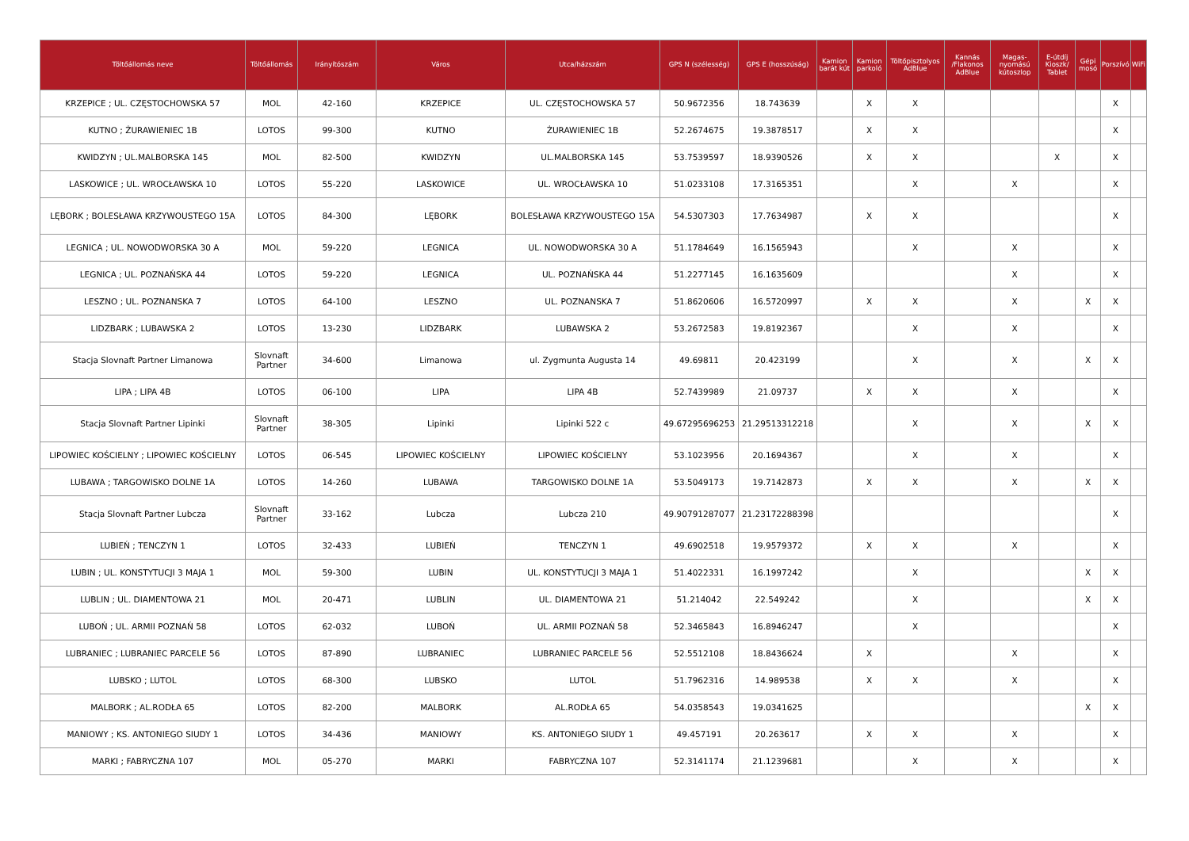| Töltőállomás neve | Töltőállomás | Irányítószám | Város | Utca/házszám | GPS N (szélesség) | GPS E (hosszúság) | Kamion barát kút | Kamion parkoló | Töltőpisztolyos AdBlue | Kannás /Flakonos AdBlue | Magas-nyomású kútoszlop | E-útdíj Kioszk/ Tablet | Gépi mosó | Porszívó | WiFi |
| --- | --- | --- | --- | --- | --- | --- | --- | --- | --- | --- | --- | --- | --- | --- | --- |
| KRZEPICE ; UL. CZĘSTOCHOWSKA 57 | MOL | 42-160 | KRZEPICE | UL. CZĘSTOCHOWSKA 57 | 50.9672356 | 18.743639 | | X | X | | | | | X | |
| KUTNO ; ŻURAWIENIEC 1B | LOTOS | 99-300 | KUTNO | ŻURAWIENIEC 1B | 52.2674675 | 19.3878517 | | X | X | | | | | X | |
| KWIDZYN ; UL.MALBORSKA 145 | MOL | 82-500 | KWIDZYN | UL.MALBORSKA 145 | 53.7539597 | 18.9390526 | | X | X | | | X | | X | |
| LASKOWICE ; UL. WROCŁAWSKA 10 | LOTOS | 55-220 | LASKOWICE | UL. WROCŁAWSKA 10 | 51.0233108 | 17.3165351 | | | X | | X | | | X | |
| LĘBORK ; BOLESŁAWA KRZYWOUSTEGO 15A | LOTOS | 84-300 | LĘBORK | BOLESŁAWA KRZYWOUSTEGO 15A | 54.5307303 | 17.7634987 | | X | X | | | | | X | |
| LEGNICA ; UL. NOWODWORSKA 30 A | MOL | 59-220 | LEGNICA | UL. NOWODWORSKA 30 A | 51.1784649 | 16.1565943 | | | X | | X | | | X | |
| LEGNICA ; UL. POZNAŃSKA 44 | LOTOS | 59-220 | LEGNICA | UL. POZNAŃSKA 44 | 51.2277145 | 16.1635609 | | | | | X | | | X | |
| LESZNO ; UL. POZNANSKA 7 | LOTOS | 64-100 | LESZNO | UL. POZNANSKA 7 | 51.8620606 | 16.5720997 | | X | X | | X | | X | X | |
| LIDZBARK ; LUBAWSKA 2 | LOTOS | 13-230 | LIDZBARK | LUBAWSKA 2 | 53.2672583 | 19.8192367 | | | X | | X | | | X | |
| Stacja Slovnaft Partner Limanowa | Slovnaft Partner | 34-600 | Limanowa | ul. Zygmunta Augusta 14 | 49.69811 | 20.423199 | | | X | | X | | X | X | |
| LIPA ; LIPA 4B | LOTOS | 06-100 | LIPA | LIPA 4B | 52.7439989 | 21.09737 | | X | X | | X | | | X | |
| Stacja Slovnaft Partner Lipinki | Slovnaft Partner | 38-305 | Lipinki | Lipinki 522 c | 49.67295696253 | 21.29513312218 | | | X | | X | | X | X | |
| LIPOWIEC KOŚCIELNY ; LIPOWIEC KOŚCIELNY | LOTOS | 06-545 | LIPOWIEC KOŚCIELNY | LIPOWIEC KOŚCIELNY | 53.1023956 | 20.1694367 | | | X | | X | | | X | |
| LUBAWA ; TARGOWISKO DOLNE 1A | LOTOS | 14-260 | LUBAWA | TARGOWISKO DOLNE 1A | 53.5049173 | 19.7142873 | | X | X | | X | | X | X | |
| Stacja Slovnaft Partner Lubcza | Slovnaft Partner | 33-162 | Lubcza | Lubcza 210 | 49.90791287077 | 21.23172288398 | | | | | | | | X | |
| LUBIEŃ ; TENCZYN 1 | LOTOS | 32-433 | LUBIEŃ | TENCZYN 1 | 49.6902518 | 19.9579372 | | X | X | | X | | | X | |
| LUBIN ; UL. KONSTYTUCJI 3 MAJA 1 | MOL | 59-300 | LUBIN | UL. KONSTYTUCJI 3 MAJA 1 | 51.4022331 | 16.1997242 | | | X | | | | X | X | |
| LUBLIN ; UL. DIAMENTOWA 21 | MOL | 20-471 | LUBLIN | UL. DIAMENTOWA 21 | 51.214042 | 22.549242 | | | X | | | | X | X | |
| LUBOŃ ; UL. ARMII POZNAŃ 58 | LOTOS | 62-032 | LUBOŃ | UL. ARMII POZNAŃ 58 | 52.3465843 | 16.8946247 | | | X | | | | | X | |
| LUBRANIEC ; LUBRANIEC PARCELE 56 | LOTOS | 87-890 | LUBRANIEC | LUBRANIEC PARCELE 56 | 52.5512108 | 18.8436624 | | X | | | X | | | X | |
| LUBSKO ; LUTOL | LOTOS | 68-300 | LUBSKO | LUTOL | 51.7962316 | 14.989538 | | X | X | | X | | | X | |
| MALBORK ; AL.RODŁA 65 | LOTOS | 82-200 | MALBORK | AL.RODŁA 65 | 54.0358543 | 19.0341625 | | | | | | | X | X | |
| MANIOWY ; KS. ANTONIEGO SIUDY 1 | LOTOS | 34-436 | MANIOWY | KS. ANTONIEGO SIUDY 1 | 49.457191 | 20.263617 | | X | X | | X | | | X | |
| MARKI ; FABRYCZNA 107 | MOL | 05-270 | MARKI | FABRYCZNA 107 | 52.3141174 | 21.1239681 | | | X | | X | | | X | |